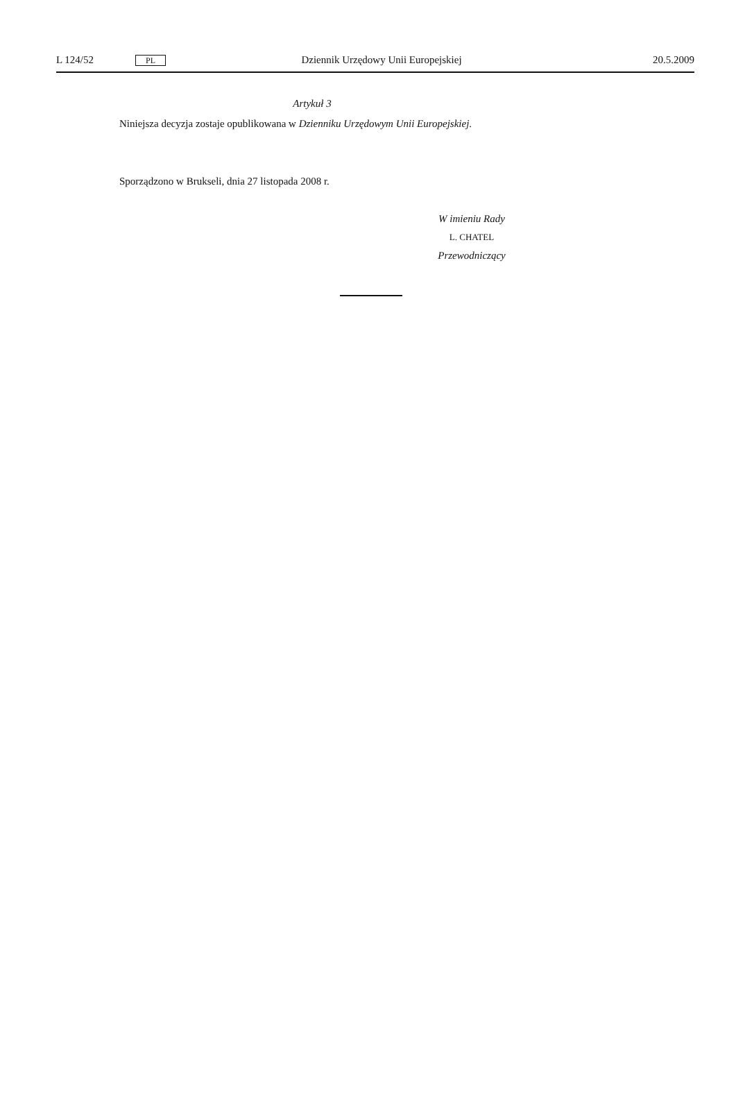L 124/52 PL Dziennik Urzędowy Unii Europejskiej 20.5.2009
Artykuł 3
Niniejsza decyzja zostaje opublikowana w Dzienniku Urzędowym Unii Europejskiej.
Sporządzono w Brukseli, dnia 27 listopada 2008 r.
W imieniu Rady
L. CHATEL
Przewodniczący